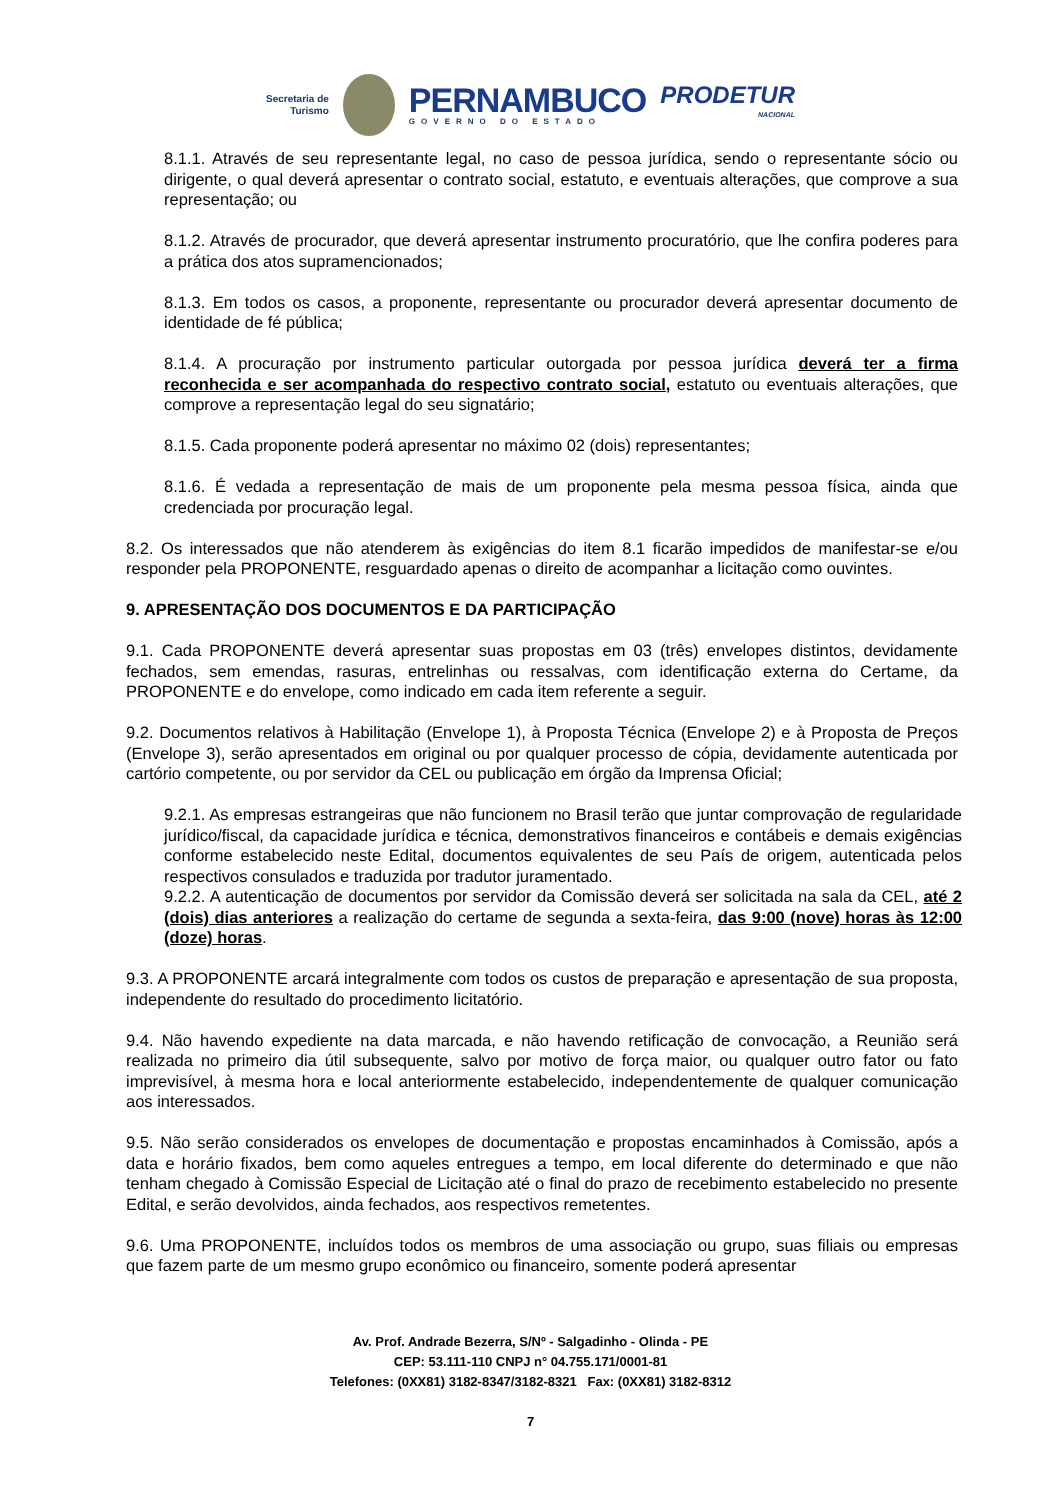Secretaria de
Turismo
PERNAMBUCO
GOVERNO DO ESTADO
PRODETUR
NACIONAL
8.1.1. Através de seu representante legal, no caso de pessoa jurídica, sendo o representante sócio ou dirigente, o qual deverá apresentar o contrato social, estatuto, e eventuais alterações, que comprove a sua representação; ou
8.1.2. Através de procurador, que deverá apresentar instrumento procuratório, que lhe confira poderes para a prática dos atos supramencionados;
8.1.3. Em todos os casos, a proponente, representante ou procurador deverá apresentar documento de identidade de fé pública;
8.1.4. A procuração por instrumento particular outorgada por pessoa jurídica deverá ter a firma reconhecida e ser acompanhada do respectivo contrato social, estatuto ou eventuais alterações, que comprove a representação legal do seu signatário;
8.1.5. Cada proponente poderá apresentar no máximo 02 (dois) representantes;
8.1.6. É vedada a representação de mais de um proponente pela mesma pessoa física, ainda que credenciada por procuração legal.
8.2. Os interessados que não atenderem às exigências do item 8.1 ficarão impedidos de manifestar-se e/ou responder pela PROPONENTE, resguardado apenas o direito de acompanhar a licitação como ouvintes.
9. APRESENTAÇÃO DOS DOCUMENTOS E DA PARTICIPAÇÃO
9.1. Cada PROPONENTE deverá apresentar suas propostas em 03 (três) envelopes distintos, devidamente fechados, sem emendas, rasuras, entrelinhas ou ressalvas, com identificação externa do Certame, da PROPONENTE e do envelope, como indicado em cada item referente a seguir.
9.2. Documentos relativos à Habilitação (Envelope 1), à Proposta Técnica (Envelope 2) e à Proposta de Preços (Envelope 3), serão apresentados em original ou por qualquer processo de cópia, devidamente autenticada por cartório competente, ou por servidor da CEL ou publicação em órgão da Imprensa Oficial;
9.2.1. As empresas estrangeiras que não funcionem no Brasil terão que juntar comprovação de regularidade jurídico/fiscal, da capacidade jurídica e técnica, demonstrativos financeiros e contábeis e demais exigências conforme estabelecido neste Edital, documentos equivalentes de seu País de origem, autenticada pelos respectivos consulados e traduzida por tradutor juramentado.
9.2.2. A autenticação de documentos por servidor da Comissão deverá ser solicitada na sala da CEL, até 2 (dois) dias anteriores a realização do certame de segunda a sexta-feira, das 9:00 (nove) horas às 12:00 (doze) horas.
9.3. A PROPONENTE arcará integralmente com todos os custos de preparação e apresentação de sua proposta, independente do resultado do procedimento licitatório.
9.4. Não havendo expediente na data marcada, e não havendo retificação de convocação, a Reunião será realizada no primeiro dia útil subsequente, salvo por motivo de força maior, ou qualquer outro fator ou fato imprevisível, à mesma hora e local anteriormente estabelecido, independentemente de qualquer comunicação aos interessados.
9.5. Não serão considerados os envelopes de documentação e propostas encaminhados à Comissão, após a data e horário fixados, bem como aqueles entregues a tempo, em local diferente do determinado e que não tenham chegado à Comissão Especial de Licitação até o final do prazo de recebimento estabelecido no presente Edital, e serão devolvidos, ainda fechados, aos respectivos remetentes.
9.6. Uma PROPONENTE, incluídos todos os membros de uma associação ou grupo, suas filiais ou empresas que fazem parte de um mesmo grupo econômico ou financeiro, somente poderá apresentar
Av. Prof. Andrade Bezerra, S/Nº - Salgadinho - Olinda - PE
CEP: 53.111-110 CNPJ n° 04.755.171/0001-81
Telefones: (0XX81) 3182-8347/3182-8321 Fax: (0XX81) 3182-8312
7